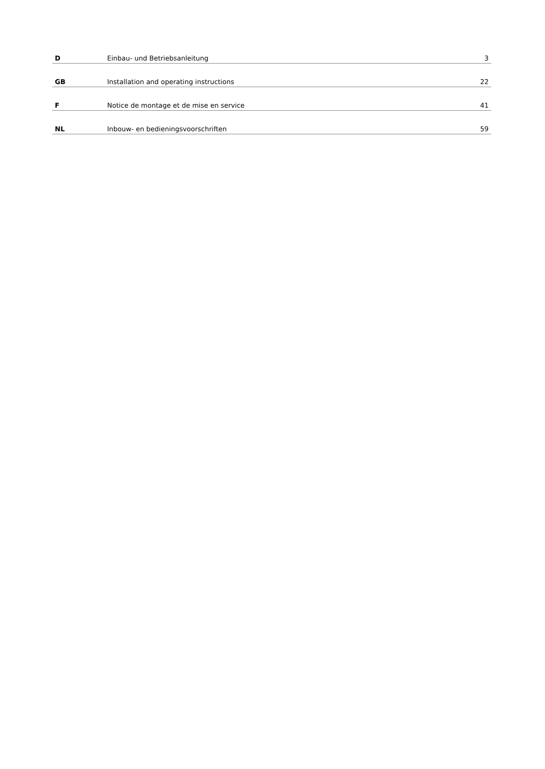| D | Einbau- und Betriebsanleitung | 3 |
| GB | Installation and operating instructions | 22 |
| F | Notice de montage et de mise en service | 41 |
| NL | Inbouw- en bedieningsvoorschriften | 59 |